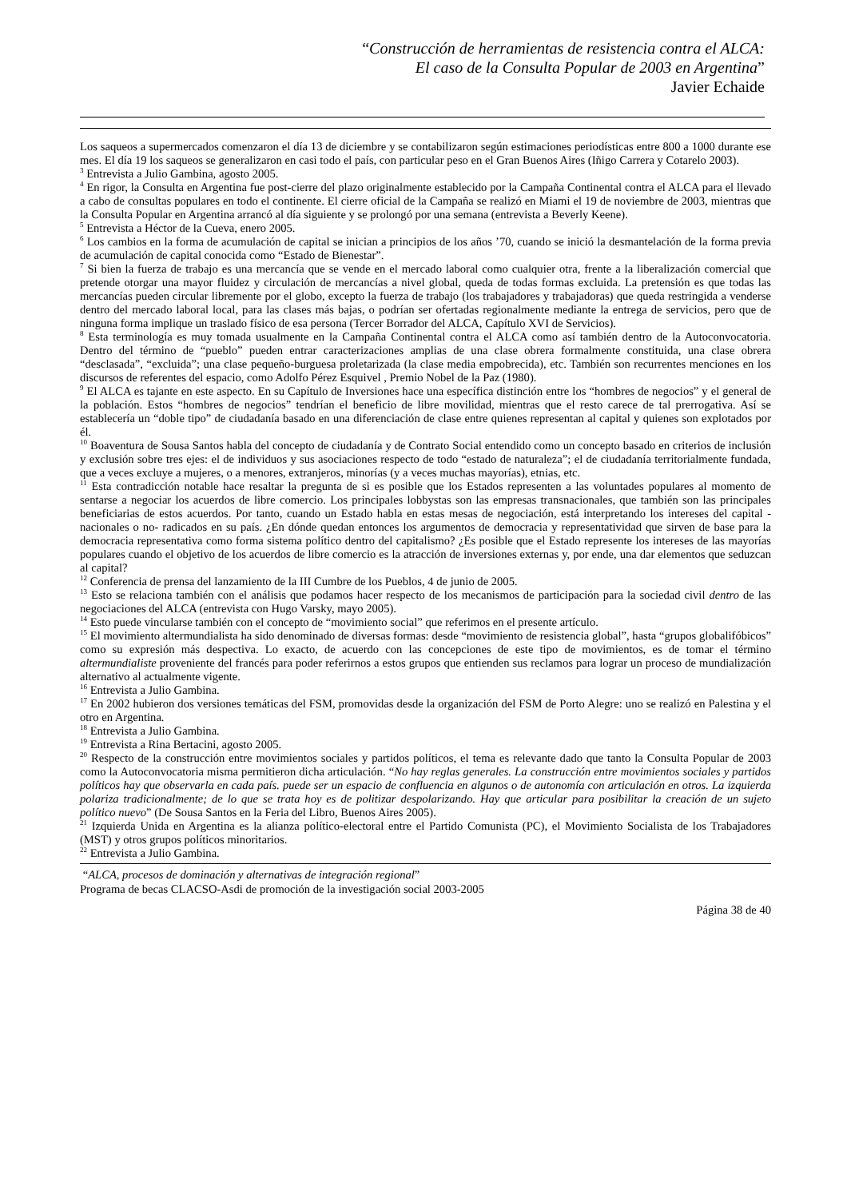“Construcción de herramientas de resistencia contra el ALCA:
El caso de la Consulta Popular de 2003 en Argentina”
Javier Echaide
Los saqueos a supermercados comenzaron el día 13 de diciembre y se contabilizaron según estimaciones periodísticas entre 800 a 1000 durante ese mes. El día 19 los saqueos se generalizaron en casi todo el país, con particular peso en el Gran Buenos Aires (Iñigo Carrera y Cotarelo 2003).
<sup>3</sup> Entrevista a Julio Gambina, agosto 2005.
<sup>4</sup> En rigor, la Consulta en Argentina fue post-cierre del plazo originalmente establecido por la Campaña Continental contra el ALCA para el llevado a cabo de consultas populares en todo el continente. El cierre oficial de la Campaña se realizó en Miami el 19 de noviembre de 2003, mientras que la Consulta Popular en Argentina arrancó al día siguiente y se prolongó por una semana (entrevista a Beverly Keene).
<sup>5</sup> Entrevista a Héctor de la Cueva, enero 2005.
<sup>6</sup> Los cambios en la forma de acumulación de capital se inician a principios de los años ’70, cuando se inició la desmantelación de la forma previa de acumulación de capital conocida como “Estado de Bienestar”.
<sup>7</sup> Si bien la fuerza de trabajo es una mercancía que se vende en el mercado laboral como cualquier otra, frente a la liberalización comercial que pretende otorgar una mayor fluidez y circulación de mercancías a nivel global, queda de todas formas excluida. La pretensión es que todas las mercancías pueden circular libremente por el globo, excepto la fuerza de trabajo (los trabajadores y trabajadoras) que queda restringida a venderse dentro del mercado laboral local, para las clases más bajas, o podrían ser ofertadas regionalmente mediante la entrega de servicios, pero que de ninguna forma implique un traslado físico de esa persona (Tercer Borrador del ALCA, Capítulo XVI de Servicios).
<sup>8</sup> Esta terminología es muy tomada usualmente en la Campaña Continental contra el ALCA como así también dentro de la Autoconvocatoria. Dentro del término de “pueblo” pueden entrar caracterizaciones amplias de una clase obrera formalmente constituida, una clase obrera “desclasada”, “excluida”; una clase pequeño-burguesa proletarizada (la clase media empobrecida), etc. También son recurrentes menciones en los discursos de referentes del espacio, como Adolfo Pérez Esquivel , Premio Nobel de la Paz (1980).
<sup>9</sup> El ALCA es tajante en este aspecto. En su Capítulo de Inversiones hace una específica distinción entre los “hombres de negocios” y el general de la población. Estos “hombres de negocios” tendrían el beneficio de libre movilidad, mientras que el resto carece de tal prerrogativa. Así se establecería un “doble tipo” de ciudadanía basado en una diferenciación de clase entre quienes representan al capital y quienes son explotados por él.
<sup>10</sup> Boaventura de Sousa Santos habla del concepto de ciudadanía y de Contrato Social entendido como un concepto basado en criterios de inclusión y exclusión sobre tres ejes: el de individuos y sus asociaciones respecto de todo “estado de naturaleza”; el de ciudadanía territorialmente fundada, que a veces excluye a mujeres, o a menores, extranjeros, minorías (y a veces muchas mayorías), etnias, etc.
<sup>11</sup> Esta contradicción notable hace resaltar la pregunta de si es posible que los Estados representen a las voluntades populares al momento de sentarse a negociar los acuerdos de libre comercio. Los principales lobbystas son las empresas transnacionales, que también son las principales beneficiarias de estos acuerdos. Por tanto, cuando un Estado habla en estas mesas de negociación, está interpretando los intereses del capital -nacionales o no- radicados en su país. ¿En dónde quedan entonces los argumentos de democracia y representatividad que sirven de base para la democracia representativa como forma sistema político dentro del capitalismo? ¿Es posible que el Estado represente los intereses de las mayorías populares cuando el objetivo de los acuerdos de libre comercio es la atracción de inversiones externas y, por ende, una dar elementos que seduzcan al capital?
<sup>12</sup> Conferencia de prensa del lanzamiento de la III Cumbre de los Pueblos, 4 de junio de 2005.
<sup>13</sup> Esto se relaciona también con el análisis que podamos hacer respecto de los mecanismos de participación para la sociedad civil dentro de las negociaciones del ALCA (entrevista con Hugo Varsky, mayo 2005).
<sup>14</sup> Esto puede vincularse también con el concepto de “movimiento social” que referimos en el presente artículo.
<sup>15</sup> El movimiento altermundialista ha sido denominado de diversas formas: desde “movimiento de resistencia global”, hasta “grupos globalifóbicos” como su expresión más despectiva. Lo exacto, de acuerdo con las concepciones de este tipo de movimientos, es de tomar el término altermundialiste proveniente del francés para poder referirnos a estos grupos que entienden sus reclamos para lograr un proceso de mundialización alternativo al actualmente vigente.
<sup>16</sup> Entrevista a Julio Gambina.
<sup>17</sup> En 2002 hubieron dos versiones temáticas del FSM, promovidas desde la organización del FSM de Porto Alegre: uno se realizó en Palestina y el otro en Argentina.
<sup>18</sup> Entrevista a Julio Gambina.
<sup>19</sup> Entrevista a Rina Bertacini, agosto 2005.
<sup>20</sup> Respecto de la construcción entre movimientos sociales y partidos políticos, el tema es relevante dado que tanto la Consulta Popular de 2003 como la Autoconvocatoria misma permitieron dicha articulación. “No hay reglas generales. La construcción entre movimientos sociales y partidos políticos hay que observarla en cada país. puede ser un espacio de confluencia en algunos o de autonomía con articulación en otros. La izquierda polariza tradicionalmente; de lo que se trata hoy es de politizar despolarizando. Hay que articular para posibilitar la creación de un sujeto político nuevo” (De Sousa Santos en la Feria del Libro, Buenos Aires 2005).
<sup>21</sup> Izquierda Unida en Argentina es la alianza político-electoral entre el Partido Comunista (PC), el Movimiento Socialista de los Trabajadores (MST) y otros grupos políticos minoritarios.
<sup>22</sup> Entrevista a Julio Gambina.
“ALCA, procesos de dominación y alternativas de integración regional”
Programa de becas CLACSO-Asdi de promoción de la investigación social 2003-2005
Página 38 de 40